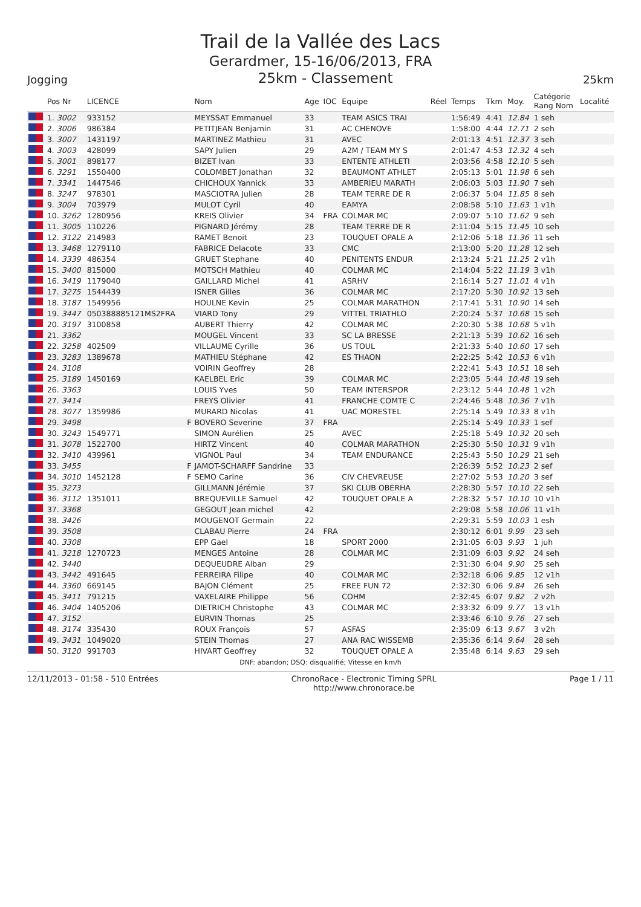Trail de la Vallée des Lacs
Gerardmer, 15-16/06/2013, FRA
Jogging 25km - Classement 25km
| | Pos Nr | LICENCE | | Nom | Age | IOC | Equipe | Réel | Temps | Tkm | Moy. | Catégorie Rang Nom | Localité |
| --- | --- | --- | --- | --- | --- | --- | --- | --- | --- | --- | --- | --- | --- |
| | 1. 3002 | 933152 | | MEYSSAT Emmanuel | 33 | | TEAM ASICS TRAI | | 1:56:49 | 4:41 | 12.84 | 1 seh | |
| | 2. 3006 | 986384 | | PETITJEAN Benjamin | 31 | | AC CHENOVE | | 1:58:00 | 4:44 | 12.71 | 2 seh | |
| | 3. 3007 | 1431197 | | MARTINEZ Mathieu | 31 | | AVEC | | 2:01:13 | 4:51 | 12.37 | 3 seh | |
| | 4. 3003 | 428099 | | SAPY Julien | 29 | | A2M / TEAM MY S | | 2:01:47 | 4:53 | 12.32 | 4 seh | |
| | 5. 3001 | 898177 | | BIZET Ivan | 33 | | ENTENTE ATHLETI | | 2:03:56 | 4:58 | 12.10 | 5 seh | |
| | 6. 3291 | 1550400 | | COLOMBET Jonathan | 32 | | BEAUMONT ATHLET | | 2:05:13 | 5:01 | 11.98 | 6 seh | |
| | 7. 3341 | 1447546 | | CHICHOUX Yannick | 33 | | AMBERIEU MARATH | | 2:06:03 | 5:03 | 11.90 | 7 seh | |
| | 8. 3247 | 978301 | | MASCIOTRA Julien | 28 | | TEAM TERRE DE R | | 2:06:37 | 5:04 | 11.85 | 8 seh | |
| | 9. 3004 | 703979 | | MULOT Cyril | 40 | | EAMYA | | 2:08:58 | 5:10 | 11.63 | 1 v1h | |
| | 10. 3262 | 1280956 | | KREIS Olivier | 34 | FRA | COLMAR MC | | 2:09:07 | 5:10 | 11.62 | 9 seh | |
| | 11. 3005 | 110226 | | PIGNARD Jérémy | 28 | | TEAM TERRE DE R | | 2:11:04 | 5:15 | 11.45 | 10 seh | |
| | 12. 3122 | 214983 | | RAMET Benoit | 23 | | TOUQUET OPALE A | | 2:12:06 | 5:18 | 11.36 | 11 seh | |
| | 13. 3468 | 1279110 | | FABRICE Delacote | 33 | | CMC | | 2:13:00 | 5:20 | 11.28 | 12 seh | |
| | 14. 3339 | 486354 | | GRUET Stephane | 40 | | PENITENTS ENDUR | | 2:13:24 | 5:21 | 11.25 | 2 v1h | |
| | 15. 3400 | 815000 | | MOTSCH Mathieu | 40 | | COLMAR MC | | 2:14:04 | 5:22 | 11.19 | 3 v1h | |
| | 16. 3419 | 1179040 | | GAILLARD Michel | 41 | | ASRHV | | 2:16:14 | 5:27 | 11.01 | 4 v1h | |
| | 17. 3275 | 1544439 | | ISNER Gilles | 36 | | COLMAR MC | | 2:17:20 | 5:30 | 10.92 | 13 seh | |
| | 18. 3187 | 1549956 | | HOULNE Kevin | 25 | | COLMAR MARATHON | | 2:17:41 | 5:31 | 10.90 | 14 seh | |
| | 19. 3447 | 050388885121MS2FRA | | VIARD Tony | 29 | | VITTEL TRIATHLO | | 2:20:24 | 5:37 | 10.68 | 15 seh | |
| | 20. 3197 | 3100858 | | AUBERT Thierry | 42 | | COLMAR MC | | 2:20:30 | 5:38 | 10.68 | 5 v1h | |
| | 21. 3362 | | | MOUGEL Vincent | 33 | | SC LA BRESSE | | 2:21:13 | 5:39 | 10.62 | 16 seh | |
| | 22. 3258 | 402509 | | VILLAUME Cyrille | 36 | | US TOUL | | 2:21:33 | 5:40 | 10.60 | 17 seh | |
| | 23. 3283 | 1389678 | | MATHIEU Stéphane | 42 | | ES THAON | | 2:22:25 | 5:42 | 10.53 | 6 v1h | |
| | 24. 3108 | | | VOIRIN Geoffrey | 28 | | | | 2:22:41 | 5:43 | 10.51 | 18 seh | |
| | 25. 3189 | 1450169 | | KAELBEL Eric | 39 | | COLMAR MC | | 2:23:05 | 5:44 | 10.48 | 19 seh | |
| | 26. 3363 | | | LOUIS Yves | 50 | | TEAM INTERSPOR | | 2:23:12 | 5:44 | 10.48 | 1 v2h | |
| | 27. 3414 | | | FREYS Olivier | 41 | | FRANCHE COMTE C | | 2:24:46 | 5:48 | 10.36 | 7 v1h | |
| | 28. 3077 | 1359986 | | MURARD Nicolas | 41 | | UAC MORESTEL | | 2:25:14 | 5:49 | 10.33 | 8 v1h | |
| | 29. 3498 | | F | BOVERO Severine | 37 | FRA | | | 2:25:14 | 5:49 | 10.33 | 1 sef | |
| | 30. 3243 | 1549771 | | SIMON Aurélien | 25 | | AVEC | | 2:25:18 | 5:49 | 10.32 | 20 seh | |
| | 31. 3078 | 1522700 | | HIRTZ Vincent | 40 | | COLMAR MARATHON | | 2:25:30 | 5:50 | 10.31 | 9 v1h | |
| | 32. 3410 | 439961 | | VIGNOL Paul | 34 | | TEAM ENDURANCE | | 2:25:43 | 5:50 | 10.29 | 21 seh | |
| | 33. 3455 | | F | JAMOT-SCHARFF Sandrine | 33 | | | | 2:26:39 | 5:52 | 10.23 | 2 sef | |
| | 34. 3010 | 1452128 | F | SEMO Carine | 36 | | CIV CHEVREUSE | | 2:27:02 | 5:53 | 10.20 | 3 sef | |
| | 35. 3273 | | | GILLMANN Jérémie | 37 | | SKI CLUB OBERHA | | 2:28:30 | 5:57 | 10.10 | 22 seh | |
| | 36. 3112 | 1351011 | | BREQUEVILLE Samuel | 42 | | TOUQUET OPALE A | | 2:28:32 | 5:57 | 10.10 | 10 v1h | |
| | 37. 3368 | | | GEGOUT Jean michel | 42 | | | | 2:29:08 | 5:58 | 10.06 | 11 v1h | |
| | 38. 3426 | | | MOUGENOT Germain | 22 | | | | 2:29:31 | 5:59 | 10.03 | 1 esh | |
| | 39. 3508 | | | CLABAU Pierre | 24 | FRA | | | 2:30:12 | 6:01 | 9.99 | 23 seh | |
| | 40. 3308 | | | EPP Gael | 18 | | SPORT 2000 | | 2:31:05 | 6:03 | 9.93 | 1 juh | |
| | 41. 3218 | 1270723 | | MENGES Antoine | 28 | | COLMAR MC | | 2:31:09 | 6:03 | 9.92 | 24 seh | |
| | 42. 3440 | | | DEQUEUDRE Alban | 29 | | | | 2:31:30 | 6:04 | 9.90 | 25 seh | |
| | 43. 3442 | 491645 | | FERREIRA Filipe | 40 | | COLMAR MC | | 2:32:18 | 6:06 | 9.85 | 12 v1h | |
| | 44. 3360 | 669145 | | BAJON Clément | 25 | | FREE FUN 72 | | 2:32:30 | 6:06 | 9.84 | 26 seh | |
| | 45. 3411 | 791215 | | VAXELAIRE Philippe | 56 | | COHM | | 2:32:45 | 6:07 | 9.82 | 2 v2h | |
| | 46. 3404 | 1405206 | | DIETRICH Christophe | 43 | | COLMAR MC | | 2:33:32 | 6:09 | 9.77 | 13 v1h | |
| | 47. 3152 | | | EURVIN Thomas | 25 | | | | 2:33:46 | 6:10 | 9.76 | 27 seh | |
| | 48. 3174 | 335430 | | ROUX François | 57 | | ASFAS | | 2:35:09 | 6:13 | 9.67 | 3 v2h | |
| | 49. 3431 | 1049020 | | STEIN Thomas | 27 | | ANA RAC WISSEMB | | 2:35:36 | 6:14 | 9.64 | 28 seh | |
| | 50. 3120 | 991703 | | HIVART Geoffrey | 32 | | TOUQUET OPALE A | | 2:35:48 | 6:14 | 9.63 | 29 seh | |
DNF: abandon; DSQ: disqualifié; Vitesse en km/h
12/11/2013 - 01:58 - 510 Entrées ChronoRace - Electronic Timing SPRL
http://www.chronorace.be Page 1 / 11